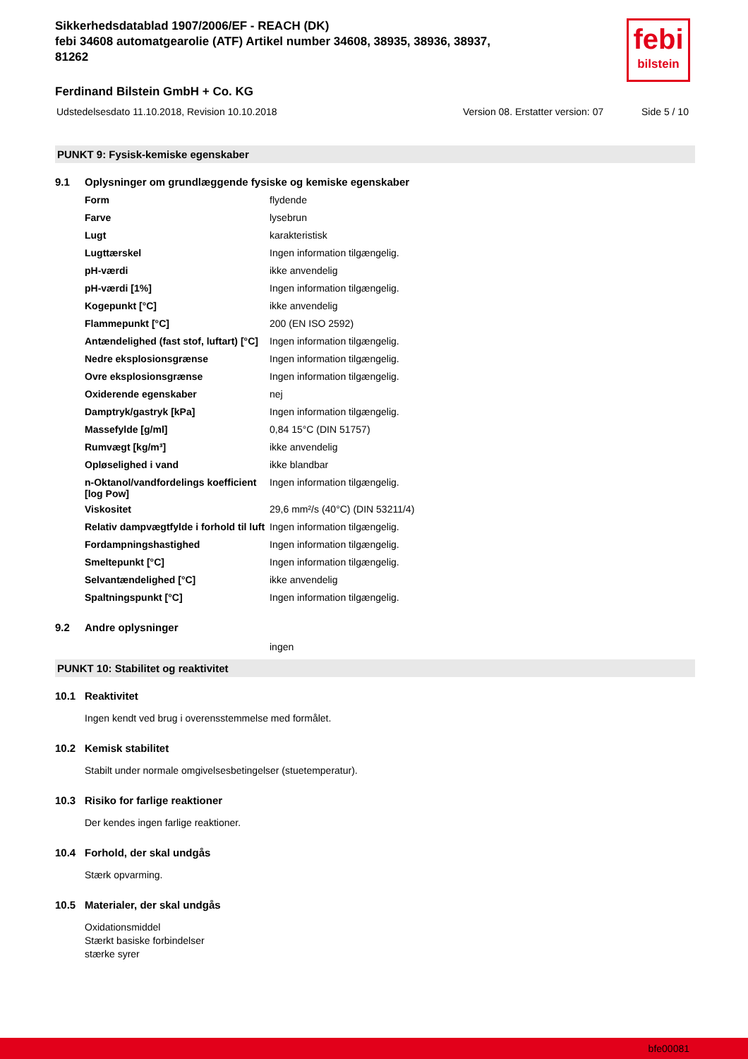febi
bilstein
Sikkerhedsdatablad 1907/2006/EF - REACH (DK)
febi 34608 automatgearolie (ATF) Artikel number 34608, 38935, 38936, 38937, 81262
Ferdinand Bilstein GmbH + Co. KG
Udstedelsesdato 11.10.2018, Revision 10.10.2018 Version 08. Erstatter version: 07 Side 5 / 10
PUNKT 9: Fysisk-kemiske egenskaber
9.1 Oplysninger om grundlæggende fysiske og kemiske egenskaber
| Form | flydende |
| Farve | lysebrun |
| Lugt | karakteristisk |
| Lugttærskel | Ingen information tilgængelig. |
| pH-værdi | ikke anvendelig |
| pH-værdi [1%] | Ingen information tilgængelig. |
| Kogepunkt [°C] | ikke anvendelig |
| Flammepunkt [°C] | 200 (EN ISO 2592) |
| Antændelighed (fast stof, luftart) [°C] | Ingen information tilgængelig. |
| Nedre eksplosionsgrænse | Ingen information tilgængelig. |
| Ovre eksplosionsgrænse | Ingen information tilgængelig. |
| Oxiderende egenskaber | nej |
| Damptryk/gastryk [kPa] | Ingen information tilgængelig. |
| Massefylde [g/ml] | 0,84 15°C (DIN 51757) |
| Rumvægt [kg/m³] | ikke anvendelig |
| Opløselighed i vand | ikke blandbar |
| n-Oktanol/vandfordelings koefficient [log Pow] | Ingen information tilgængelig. |
| Viskositet | 29,6 mm²/s (40°C) (DIN 53211/4) |
| Relativ dampvægtfylde i forhold til luft | Ingen information tilgængelig. |
| Fordampningshastighed | Ingen information tilgængelig. |
| Smeltepunkt [°C] | Ingen information tilgængelig. |
| Selvantændelighed [°C] | ikke anvendelig |
| Spaltningspunkt [°C] | Ingen information tilgængelig. |
9.2 Andre oplysninger
ingen
PUNKT 10: Stabilitet og reaktivitet
10.1 Reaktivitet
Ingen kendt ved brug i overensstemmelse med formålet.
10.2 Kemisk stabilitet
Stabilt under normale omgivelsesbetingelser (stuetemperatur).
10.3 Risiko for farlige reaktioner
Der kendes ingen farlige reaktioner.
10.4 Forhold, der skal undgås
Stærk opvarming.
10.5 Materialer, der skal undgås
Oxidationsmiddel
Stærkt basiske forbindelser
stærke syrer
bfe00081